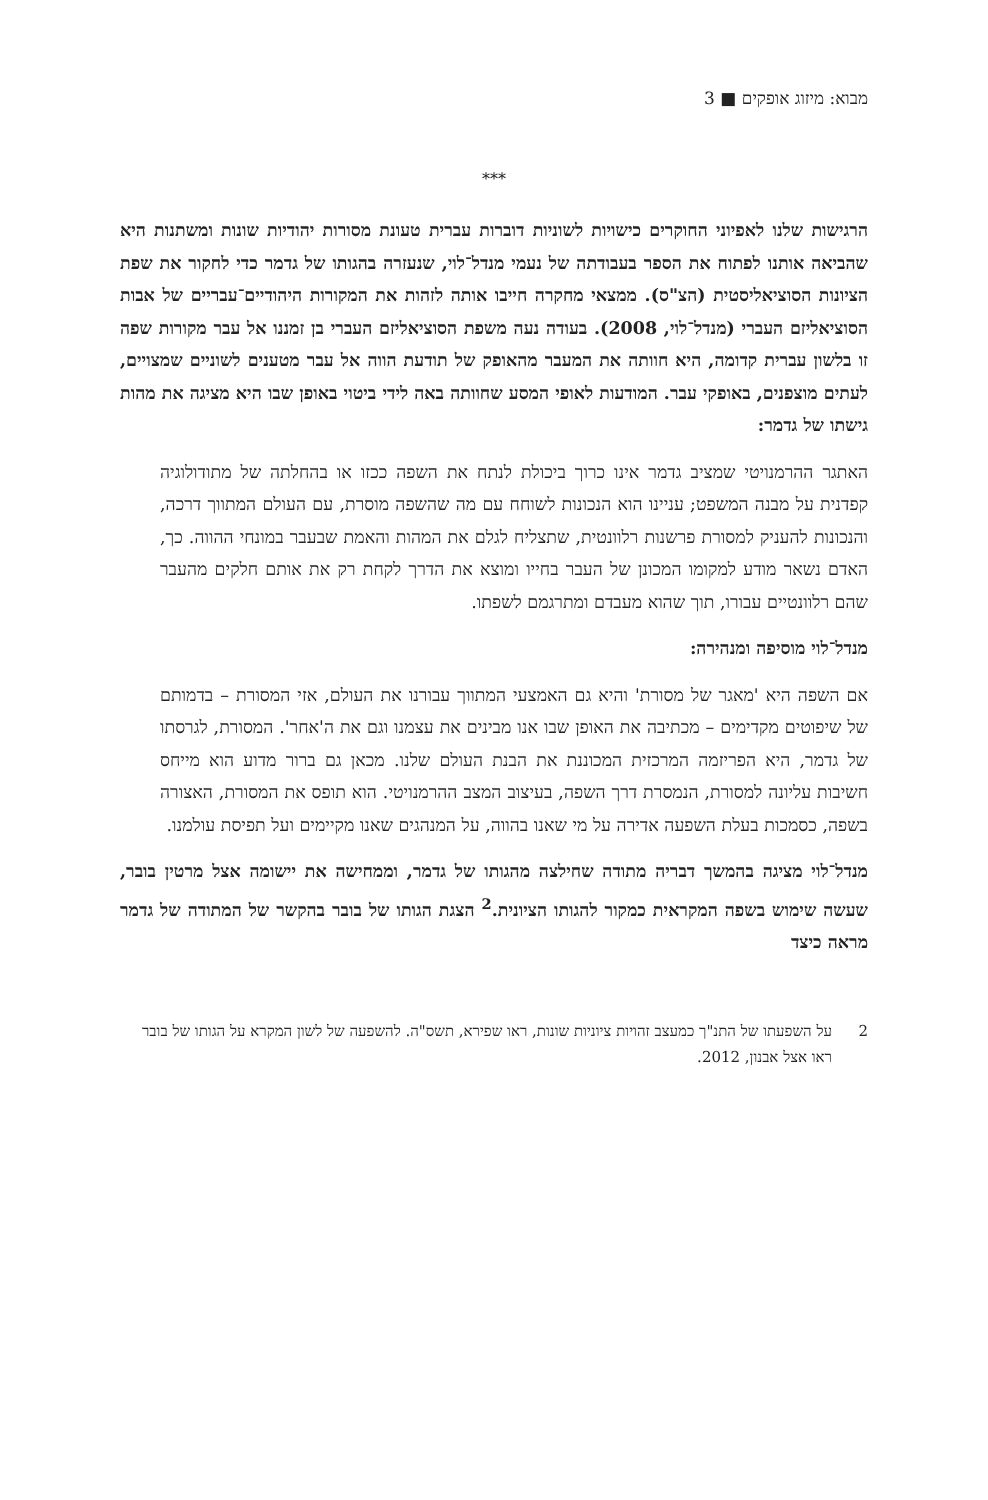מבוא: מיזוג אופקים ■ 3
***
הרגישות שלנו לאפיוני החוקרים כישויות לשוניות דוברות עברית טעונת מסורות יהודיות שונות ומשתנות היא שהביאה אותנו לפתוח את הספר בעבודתה של נעמי מנדל־לוי, שנעזרה בהגותו של גדמר כדי לחקור את שפת הציונות הסוציאליסטית (הצ"ס). ממצאי מחקרה חייבו אותה לזהות את המקורות היהודיים־עבריים של אבות הסוציאליזם העברי (מנדל־לוי, 2008). בעודה נעה משפת הסוציאליזם העברי בן זמננו אל עבר מקורות שפה זו בלשון עברית קדומה, היא חוותה את המעבר מהאופק של תודעת הווה אל עבר מטענים לשוניים שמצויים, לעתים מוצפנים, באופקי עבר. המודעות לאופי המסע שחוותה באה לידי ביטוי באופן שבו היא מציגה את מהות גישתו של גדמר:
האתגר ההרמנויטי שמציב גדמר אינו כרוך ביכולת לנתח את השפה ככזו או בהחלתה של מתודולוגיה קפדנית על מבנה המשפט; עניינו הוא הנכונות לשוחח עם מה שהשפה מוסרת, עם העולם המתווך דרכה, והנכונות להעניק למסורת פרשנות רלוונטית, שתצליח לגלם את המהות והאמת שבעבר במונחי ההווה. כך, האדם נשאר מודע למקומו המכונן של העבר בחייו ומוצא את הדרך לקחת רק את אותם חלקים מהעבר שהם רלוונטיים עבורו, תוך שהוא מעבדם ומתרגמם לשפתו.
מנדל־לוי מוסיפה ומנהירה:
אם השפה היא 'מאגר של מסורת' והיא גם האמצעי המתווך עבורנו את העולם, אזי המסורת – בדמותם של שיפוטים מקדימים – מכתיבה את האופן שבו אנו מבינים את עצמנו וגם את ה'אחר'. המסורת, לגרסתו של גדמר, היא הפריזמה המרכזית המכוננת את הבנת העולם שלנו. מכאן גם ברור מדוע הוא מייחס חשיבות עליונה למסורת, הנמסרת דרך השפה, בעיצוב המצב ההרמנויטי. הוא תופס את המסורת, האצורה בשפה, כסמכות בעלת השפעה אדירה על מי שאנו בהווה, על המנהגים שאנו מקיימים ועל תפיסת עולמנו.
מנדל־לוי מציגה בהמשך דבריה מתודה שחילצה מהגותו של גדמר, וממחישה את יישומה אצל מרטין בובר, שעשה שימוש בשפה המקראית כמקור להגותו הציונית.<sup>2</sup> הצגת הגותו של בובר בהקשר של המתודה של גדמר מראה כיצד
2 על השפעתו של התנ"ך כמעצב זהויות ציוניות שונות, ראו שפירא, תשס"ה. להשפעה של לשון המקרא על הגותו של בובר ראו אצל אבנון, 2012.